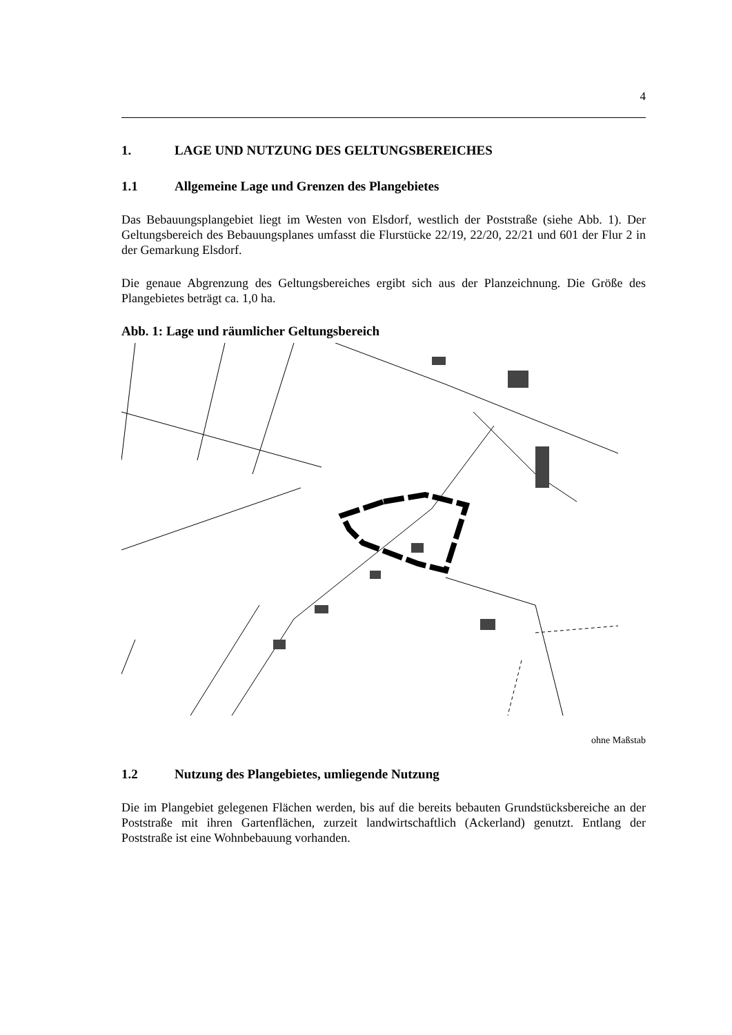4
1. LAGE UND NUTZUNG DES GELTUNGSBEREICHES
1.1 Allgemeine Lage und Grenzen des Plangebietes
Das Bebauungsplangebiet liegt im Westen von Elsdorf, westlich der Poststraße (siehe Abb. 1). Der Geltungsbereich des Bebauungsplanes umfasst die Flurstücke 22/19, 22/20, 22/21 und 601 der Flur 2 in der Gemarkung Elsdorf.
Die genaue Abgrenzung des Geltungsbereiches ergibt sich aus der Planzeichnung. Die Größe des Plangebietes beträgt ca. 1,0 ha.
Abb. 1: Lage und räumlicher Geltungsbereich
ohne Maßstab
1.2 Nutzung des Plangebietes, umliegende Nutzung
Die im Plangebiet gelegenen Flächen werden, bis auf die bereits bebauten Grundstücks­bereiche an der Poststraße mit ihren Gartenflächen, zurzeit landwirtschaftlich (Acker­land) genutzt. Entlang der Poststraße ist eine Wohnbebauung vorhanden.